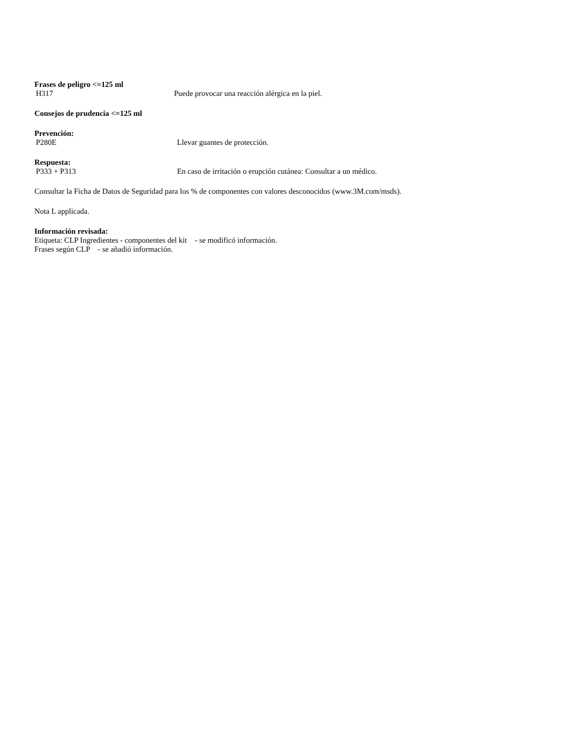Frases de peligro <=125 ml
H317 Puede provocar una reacción alérgica en la piel.
Consejos de prudencia <=125 ml
Prevención:
P280E Llevar guantes de protección.
Respuesta:
P333 + P313 En caso de irritación o erupción cutánea: Consultar a un médico.
Consultar la Ficha de Datos de Seguridad para los % de componentes con valores desconocidos (www.3M.com/msds).
Nota L applicada.
Información revisada:
Etiqueta: CLP Ingredientes - componentes del kit - se modificó información.
Frases según CLP - se añadió información.